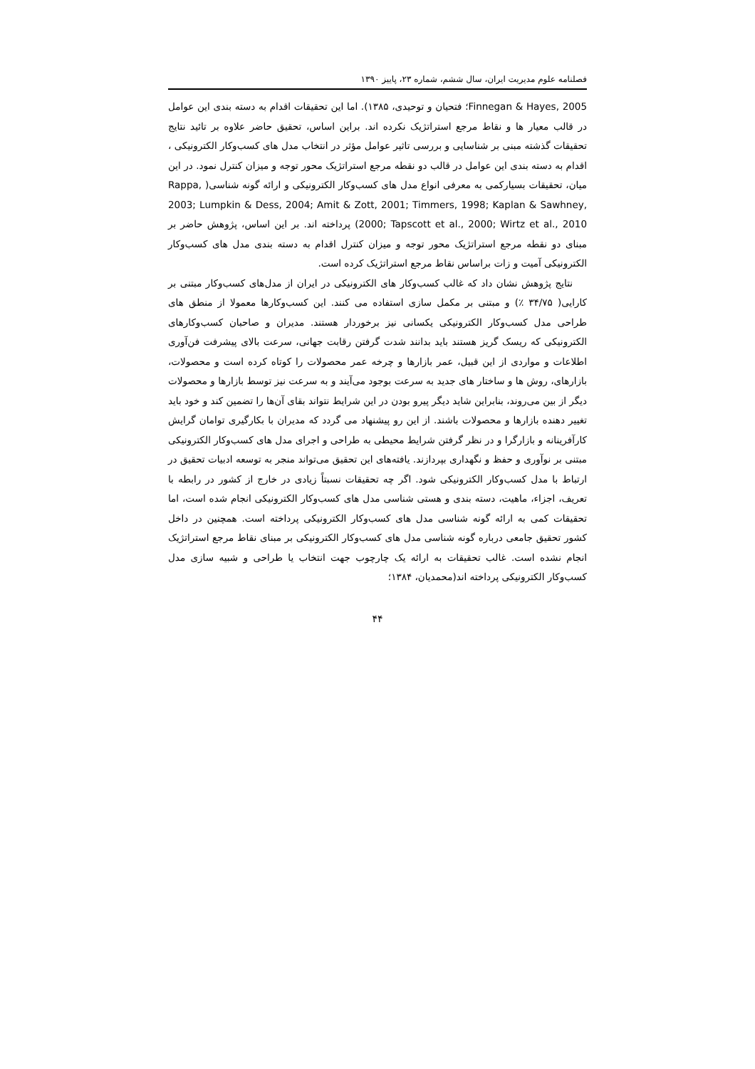فصلنامه علوم مدیریت ایران، سال ششم، شماره ۲۳، پاییز ۱۳۹۰
Finnegan & Hayes, 2005؛ فتحیان و توحیدی، ۱۳۸۵). اما این تحقیقات اقدام به دسته بندی این عوامل در قالب معیار ها و نقاط مرجع استراتژیک نکرده اند. براین اساس، تحقیق حاضر علاوه بر تائید نتایج تحقیقات گذشته مبنی بر شناسایی و بررسی تاثیر عوامل مؤثر در انتخاب مدل های کسب‌وکار الکترونیکی ، اقدام به دسته بندی این عوامل در قالب دو نقطه مرجع استراتژیک محور توجه و میزان کنترل نمود. در این میان، تحقیقات بسیارکمی به معرفی انواع مدل های کسب‌وکار الکترونیکی و ارائه گونه شناسی( Rappa, 2003; Lumpkin & Dess, 2004; Amit & Zott, 2001; Timmers, 1998; Kaplan & Sawhney, 2000; Tapscott et al., 2000; Wirtz et al., 2010) پرداخته اند. بر این اساس، پژوهش حاضر بر مبنای دو نقطه مرجع استراتژیک محور توجه و میزان کنترل اقدام به دسته بندی مدل های کسب‌وکار الکترونیکی آمیت و زات براساس نقاط مرجع استراتژیک کرده است.
نتایج پژوهش نشان داد که غالب کسب‌وکار های الکترونیکی در ایران از مدل‌های کسب‌وکار مبتنی بر کارایی( ۳۴/۷۵ ٪) و مبتنی بر مکمل سازی استفاده می کنند. این کسب‌وکارها معمولا از منطق های طراحی مدل کسب‌وکار الکترونیکی یکسانی نیز برخوردار هستند. مدیران و صاحبان کسب‌وکارهای الکترونیکی که ریسک گریز هستند باید بدانند شدت گرفتن رقابت جهانی، سرعت بالای پیشرفت فن‌آوری اطلاعات و مواردی از این قبیل، عمر بازارها و چرخه عمر محصولات را کوتاه کرده است و محصولات، بازارهای، روش ها و ساختار های جدید به سرعت بوجود می‌آیند و به سرعت نیز توسط بازارها و محصولات دیگر از بین می‌روند، بنابراین شاید دیگر پیرو بودن در این شرایط نتواند بقای آن‌ها را تضمین کند و خود باید تغییر دهنده بازارها و محصولات باشند. از این رو پیشنهاد می گردد که مدیران با بکارگیری توامان گرایش کارآفرینانه و بازارگرا و در نظر گرفتن شرایط محیطی به طراحی و اجرای مدل های کسب‌وکار الکترونیکی مبتنی بر نوآوری و حفظ و نگهداری بپردازند. یافته‌های این تحقیق می‌تواند منجر به توسعه ادبیات تحقیق در ارتباط با مدل کسب‌وکار الکترونیکی شود. اگر چه تحقیقات نسبتاً زیادی در خارج از کشور در رابطه با تعریف، اجزاء، ماهیت، دسته بندی و هستی شناسی مدل های کسب‌وکار الکترونیکی انجام شده است، اما تحقیقات کمی به ارائه گونه شناسی مدل های کسب‌وکار الکترونیکی پرداخته است. همچنین در داخل کشور تحقیق جامعی درباره گونه شناسی مدل های کسب‌وکار الکترونیکی بر مبنای نقاط مرجع استراتژیک انجام نشده است. غالب تحقیقات به ارائه یک چارچوب جهت انتخاب یا طراحی و شبیه سازی مدل کسب‌وکار الکترونیکی پرداخته اند(محمدیان، ۱۳۸۴؛
۴۴